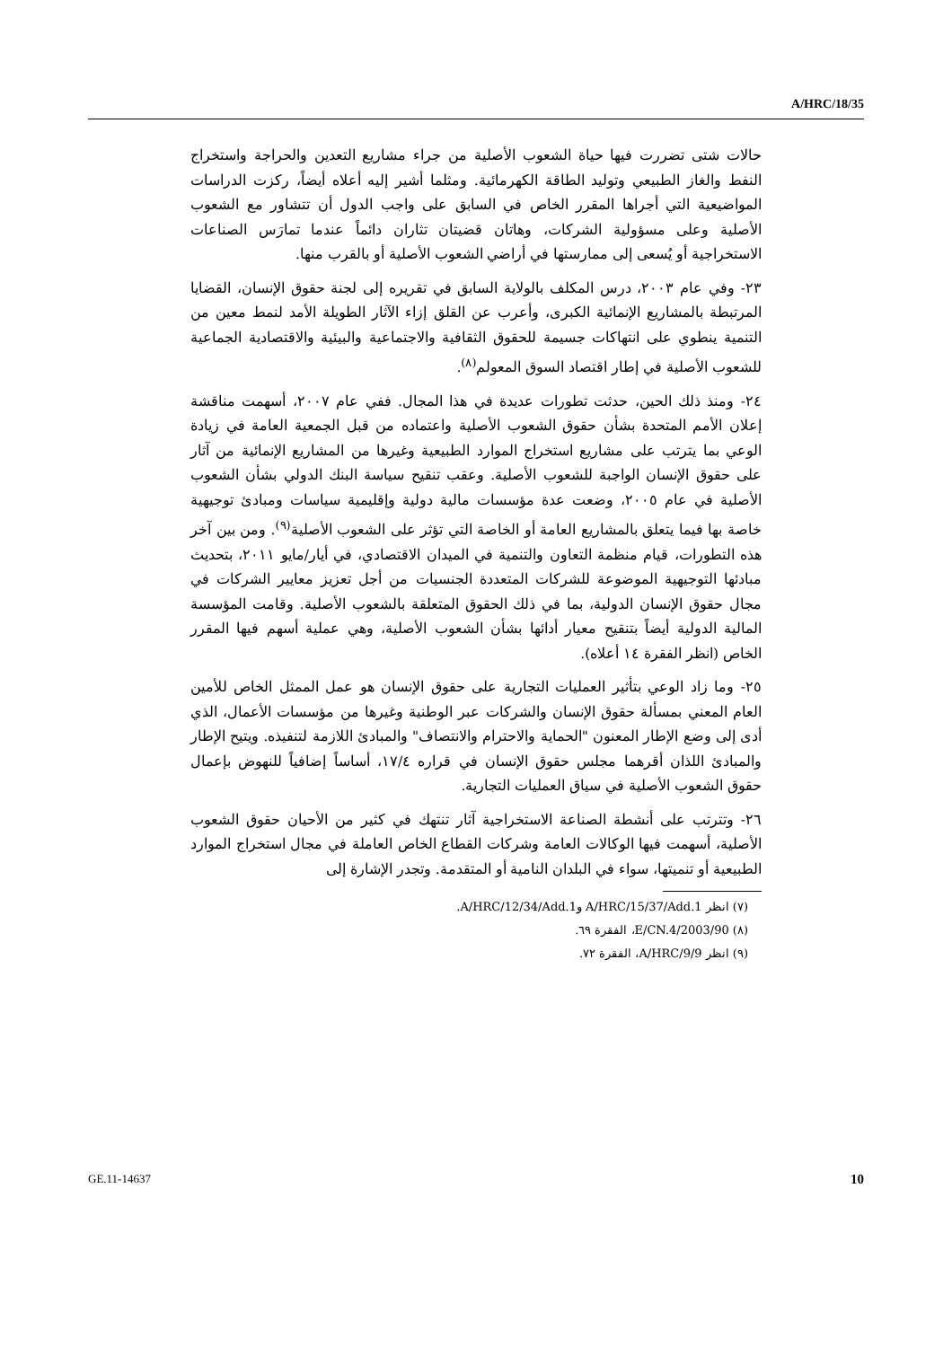A/HRC/18/35
حالات شتى تضررت فيها حياة الشعوب الأصلية من جراء مشاريع التعدين والحراجة واستخراج النفط والغاز الطبيعي وتوليد الطاقة الكهرمائية. ومثلما أشير إليه أعلاه أيضاً، ركزت الدراسات المواضيعية التي أجراها المقرر الخاص في السابق على واجب الدول أن تتشاور مع الشعوب الأصلية وعلى مسؤولية الشركات، وهاتان قضيتان تثاران دائماً عندما تمارَس الصناعات الاستخراجية أو يُسعى إلى ممارستها في أراضي الشعوب الأصلية أو بالقرب منها.
٢٣- وفي عام ٢٠٠٣، درس المكلف بالولاية السابق في تقريره إلى لجنة حقوق الإنسان، القضايا المرتبطة بالمشاريع الإنمائية الكبرى، وأعرب عن القلق إزاء الآثار الطويلة الأمد لنمط معين من التنمية ينطوي على انتهاكات جسيمة للحقوق الثقافية والاجتماعية والبيئية والاقتصادية الجماعية للشعوب الأصلية في إطار اقتصاد السوق المعولم<sup>(٨)</sup>.
٢٤- ومنذ ذلك الحين، حدثت تطورات عديدة في هذا المجال. ففي عام ٢٠٠٧، أسهمت مناقشة إعلان الأمم المتحدة بشأن حقوق الشعوب الأصلية واعتماده من قبل الجمعية العامة في زيادة الوعي بما يترتب على مشاريع استخراج الموارد الطبيعية وغيرها من المشاريع الإنمائية من آثار على حقوق الإنسان الواجبة للشعوب الأصلية. وعقب تنقيح سياسة البنك الدولي بشأن الشعوب الأصلية في عام ٢٠٠٥، وضعت عدة مؤسسات مالية دولية وإقليمية سياسات ومبادئ توجيهية خاصة بها فيما يتعلق بالمشاريع العامة أو الخاصة التي تؤثر على الشعوب الأصلية<sup>(٩)</sup>. ومن بين آخر هذه التطورات، قيام منظمة التعاون والتنمية في الميدان الاقتصادي، في أيار/مايو ٢٠١١، بتحديث مبادئها التوجيهية الموضوعة للشركات المتعددة الجنسيات من أجل تعزيز معايير الشركات في مجال حقوق الإنسان الدولية، بما في ذلك الحقوق المتعلقة بالشعوب الأصلية. وقامت المؤسسة المالية الدولية أيضاً بتنقيح معيار أدائها بشأن الشعوب الأصلية، وهي عملية أسهم فيها المقرر الخاص (انظر الفقرة ١٤ أعلاه).
٢٥- وما زاد الوعي بتأثير العمليات التجارية على حقوق الإنسان هو عمل الممثل الخاص للأمين العام المعني بمسألة حقوق الإنسان والشركات عبر الوطنية وغيرها من مؤسسات الأعمال، الذي أدى إلى وضع الإطار المعنون "الحماية والاحترام والانتصاف" والمبادئ اللازمة لتنفيذه. ويتيح الإطار والمبادئ اللذان أقرهما مجلس حقوق الإنسان في قراره ١٧/٤، أساساً إضافياً للنهوض بإعمال حقوق الشعوب الأصلية في سياق العمليات التجارية.
٢٦- وتترتب على أنشطة الصناعة الاستخراجية آثار تنتهك في كثير من الأحيان حقوق الشعوب الأصلية، أسهمت فيها الوكالات العامة وشركات القطاع الخاص العاملة في مجال استخراج الموارد الطبيعية أو تنميتها، سواء في البلدان النامية أو المتقدمة. وتجدر الإشارة إلى
(٧) انظر A/HRC/15/37/Add.1 وA/HRC/12/34/Add.1.
(٨) E/CN.4/2003/90، الفقرة ٦٩.
(٩) انظر A/HRC/9/9، الفقرة ٧٢.
GE.11-14637 10